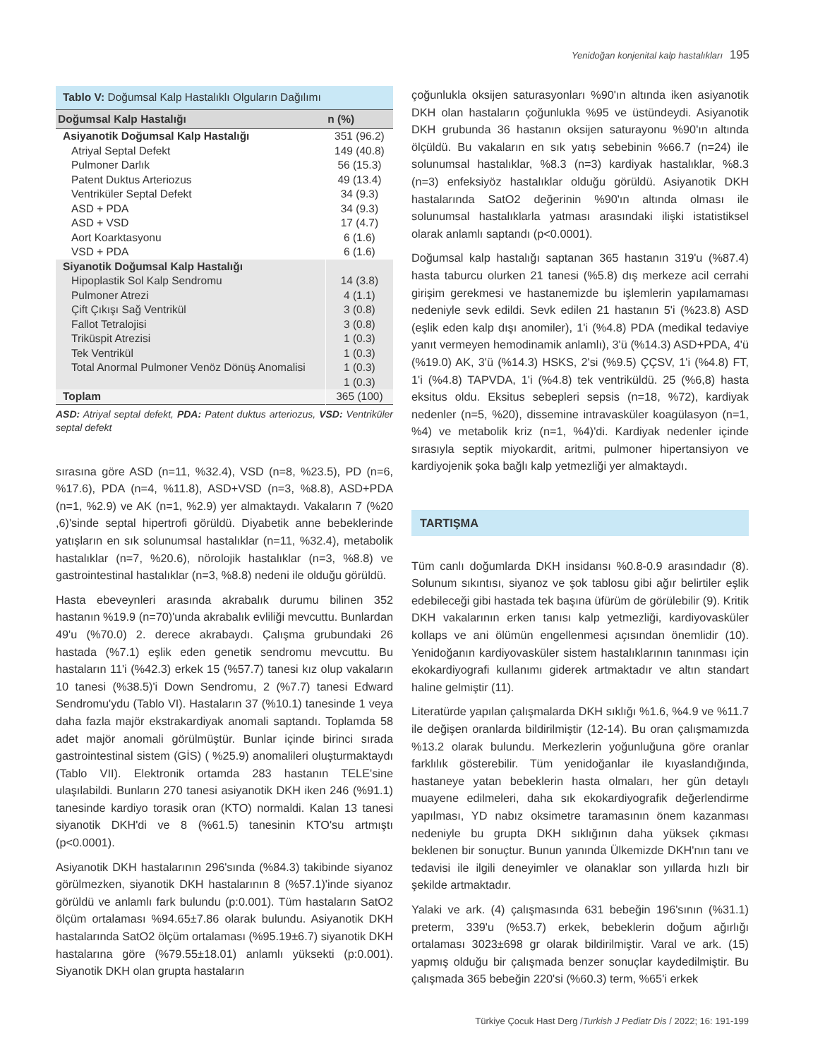Yenidoğan konjenital kalp hastalıkları 195
Tablo V: Doğumsal Kalp Hastalıklı Olguların Dağılımı
| Doğumsal Kalp Hastalığı | n (%) |
| --- | --- |
| Asiyanotik Doğumsal Kalp Hastalığı | 351 (96.2) |
| Atriyal Septal Defekt | 149 (40.8) |
| Pulmoner Darlık | 56 (15.3) |
| Patent Duktus Arteriozus | 49 (13.4) |
| Ventriküler Septal Defekt | 34 (9.3) |
| ASD + PDA | 34 (9.3) |
| ASD + VSD | 17 (4.7) |
| Aort Koarktasyonu | 6 (1.6) |
| VSD + PDA | 6 (1.6) |
| Siyanotik Doğumsal Kalp Hastalığı | |
| Hipoplastik Sol Kalp Sendromu | 14 (3.8) |
| Pulmoner Atrezi | 4 (1.1) |
| Çift Çıkışı Sağ Ventrikül | 3 (0.8) |
| Fallot Tetralojisi | 3 (0.8) |
| Triküspit Atrezisi | 1 (0.3) |
| Tek Ventrikül | 1 (0.3) |
| Total Anormal Pulmoner Venöz Dönüş Anomalisi | 1 (0.3) |
| | 1 (0.3) |
| Toplam | 365 (100) |
ASD: Atriyal septal defekt, PDA: Patent duktus arteriozus, VSD: Ventriküler septal defekt
sırasına göre ASD (n=11, %32.4), VSD (n=8, %23.5), PD (n=6, %17.6), PDA (n=4, %11.8), ASD+VSD (n=3, %8.8), ASD+PDA (n=1, %2.9) ve AK (n=1, %2.9) yer almaktaydı. Vakaların 7 (%20 ,6)'sinde septal hipertrofi görüldü. Diyabetik anne bebeklerinde yatışların en sık solunumsal hastalıklar (n=11, %32.4), metabolik hastalıklar (n=7, %20.6), nörolojik hastalıklar (n=3, %8.8) ve gastrointestinal hastalıklar (n=3, %8.8) nedeni ile olduğu görüldü.
Hasta ebeveynleri arasında akrabalık durumu bilinen 352 hastanın %19.9 (n=70)'unda akrabalık evliliği mevcuttu. Bunlardan 49'u (%70.0) 2. derece akrabaydı. Çalışma grubundaki 26 hastada (%7.1) eşlik eden genetik sendromu mevcuttu. Bu hastaların 11'i (%42.3) erkek 15 (%57.7) tanesi kız olup vakaların 10 tanesi (%38.5)'i Down Sendromu, 2 (%7.7) tanesi Edward Sendromu'ydu (Tablo VI). Hastaların 37 (%10.1) tanesinde 1 veya daha fazla majör ekstrakardiyak anomali saptandı. Toplamda 58 adet majör anomali görülmüştür. Bunlar içinde birinci sırada gastrointestinal sistem (GİS) ( %25.9) anomalileri oluşturmaktaydı (Tablo VII). Elektronik ortamda 283 hastanın TELE'sine ulaşılabildi. Bunların 270 tanesi asiyanotik DKH iken 246 (%91.1) tanesinde kardiyo torasik oran (KTO) normaldi. Kalan 13 tanesi siyanotik DKH'di ve 8 (%61.5) tanesinin KTO'su artmıştı (p<0.0001).
Asiyanotik DKH hastalarının 296'sında (%84.3) takibinde siyanoz görülmezken, siyanotik DKH hastalarının 8 (%57.1)'inde siyanoz görüldü ve anlamlı fark bulundu (p:0.001). Tüm hastaların SatO2 ölçüm ortalaması %94.65±7.86 olarak bulundu. Asiyanotik DKH hastalarında SatO2 ölçüm ortalaması (%95.19±6.7) siyanotik DKH hastalarına göre (%79.55±18.01) anlamlı yüksekti (p:0.001). Siyanotik DKH olan grupta hastaların
çoğunlukla oksijen saturasyonları %90'ın altında iken asiyanotik DKH olan hastaların çoğunlukla %95 ve üstündeydi. Asiyanotik DKH grubunda 36 hastanın oksijen saturayonu %90'ın altında ölçüldü. Bu vakaların en sık yatış sebebinin %66.7 (n=24) ile solunumsal hastalıklar, %8.3 (n=3) kardiyak hastalıklar, %8.3 (n=3) enfeksiyöz hastalıklar olduğu görüldü. Asiyanotik DKH hastalarında SatO2 değerinin %90'ın altında olması ile solunumsal hastalıklarla yatması arasındaki ilişki istatistiksel olarak anlamlı saptandı (p<0.0001).
Doğumsal kalp hastalığı saptanan 365 hastanın 319'u (%87.4) hasta taburcu olurken 21 tanesi (%5.8) dış merkeze acil cerrahi girişim gerekmesi ve hastanemizde bu işlemlerin yapılamaması nedeniyle sevk edildi. Sevk edilen 21 hastanın 5'i (%23.8) ASD (eşlik eden kalp dışı anomiler), 1'i (%4.8) PDA (medikal tedaviye yanıt vermeyen hemodinamik anlamlı), 3'ü (%14.3) ASD+PDA, 4'ü (%19.0) AK, 3'ü (%14.3) HSKS, 2'si (%9.5) ÇÇSV, 1'i (%4.8) FT, 1'i (%4.8) TAPVDA, 1'i (%4.8) tek ventriküldü. 25 (%6,8) hasta eksitus oldu. Eksitus sebepleri sepsis (n=18, %72), kardiyak nedenler (n=5, %20), dissemine intravasküler koagülasyon (n=1, %4) ve metabolik kriz (n=1, %4)'di. Kardiyak nedenler içinde sırasıyla septik miyokardit, aritmi, pulmoner hipertansiyon ve kardiyojenik şoka bağlı kalp yetmezliği yer almaktaydı.
TARTIŞMA
Tüm canlı doğumlarda DKH insidansı %0.8-0.9 arasındadır (8). Solunum sıkıntısı, siyanoz ve şok tablosu gibi ağır belirtiler eşlik edebileceği gibi hastada tek başına üfürüm de görülebilir (9). Kritik DKH vakalarının erken tanısı kalp yetmezliği, kardiyovasküler kollaps ve ani ölümün engellenmesi açısından önemlidir (10). Yenidoğanın kardiyovasküler sistem hastalıklarının tanınması için ekokardiyografi kullanımı giderek artmaktadır ve altın standart haline gelmiştir (11).
Literatürde yapılan çalışmalarda DKH sıklığı %1.6, %4.9 ve %11.7 ile değişen oranlarda bildirilmiştir (12-14). Bu oran çalışmamızda %13.2 olarak bulundu. Merkezlerin yoğunluğuna göre oranlar farklılık gösterebilir. Tüm yenidoğanlar ile kıyaslandığında, hastaneye yatan bebeklerin hasta olmaları, her gün detaylı muayene edilmeleri, daha sık ekokardiyografik değerlendirme yapılması, YD nabız oksimetre taramasının önem kazanması nedeniyle bu grupta DKH sıklığının daha yüksek çıkması beklenen bir sonuçtur. Bunun yanında Ülkemizde DKH'nın tanı ve tedavisi ile ilgili deneyimler ve olanaklar son yıllarda hızlı bir şekilde artmaktadır.
Yalaki ve ark. (4) çalışmasında 631 bebeğin 196'sının (%31.1) preterm, 339'u (%53.7) erkek, bebeklerin doğum ağırlığı ortalaması 3023±698 gr olarak bildirilmiştir. Varal ve ark. (15) yapmış olduğu bir çalışmada benzer sonuçlar kaydedilmiştir. Bu çalışmada 365 bebeğin 220'si (%60.3) term, %65'i erkek
Türkiye Çocuk Hast Derg /Turkish J Pediatr Dis / 2022; 16: 191-199